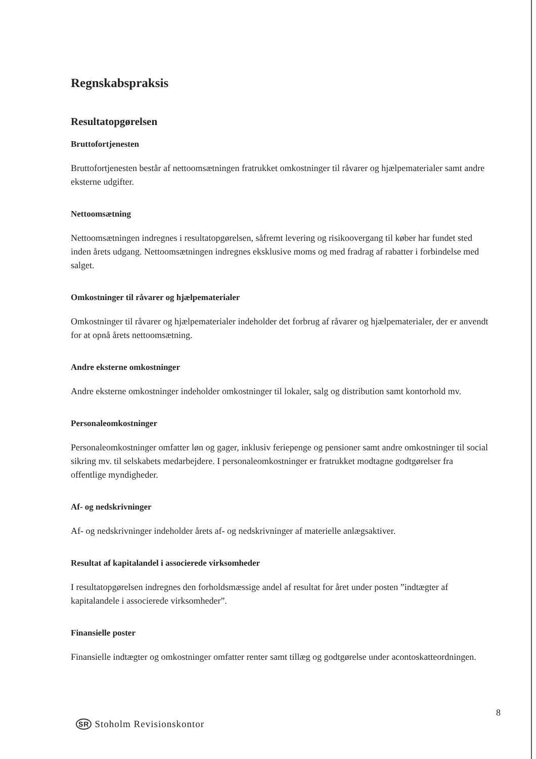Regnskabspraksis
Resultatopgørelsen
Bruttofortjenesten
Bruttofortjenesten består af nettoomsætningen fratrukket omkostninger til råvarer og hjælpematerialer samt andre eksterne udgifter.
Nettoomsætning
Nettoomsætningen indregnes i resultatopgørelsen, såfremt levering og risikoovergang til køber har fundet sted inden årets udgang. Nettoomsætningen indregnes eksklusive moms og med fradrag af rabatter i forbindelse med salget.
Omkostninger til råvarer og hjælpematerialer
Omkostninger til råvarer og hjælpematerialer indeholder det forbrug af råvarer og hjælpematerialer, der er anvendt for at opnå årets nettoomsætning.
Andre eksterne omkostninger
Andre eksterne omkostninger indeholder omkostninger til lokaler, salg og distribution samt kontorhold mv.
Personaleomkostninger
Personaleomkostninger omfatter løn og gager, inklusiv feriepenge og pensioner samt andre omkostninger til social sikring mv. til selskabets medarbejdere. I personaleomkostninger er fratrukket modtagne godtgørelser fra offentlige myndigheder.
Af- og nedskrivninger
Af- og nedskrivninger indeholder årets af- og nedskrivninger af materielle anlægsaktiver.
Resultat af kapitalandel i associerede virksomheder
I resultatopgørelsen indregnes den forholdsmæssige andel af resultat for året under posten ”indtægter af kapitalandele i associerede virksomheder”.
Finansielle poster
Finansielle indtægter og omkostninger omfatter renter samt tillæg og godtgørelse under acontoskatteordningen.
8
SR Stoholm Revisionskontor